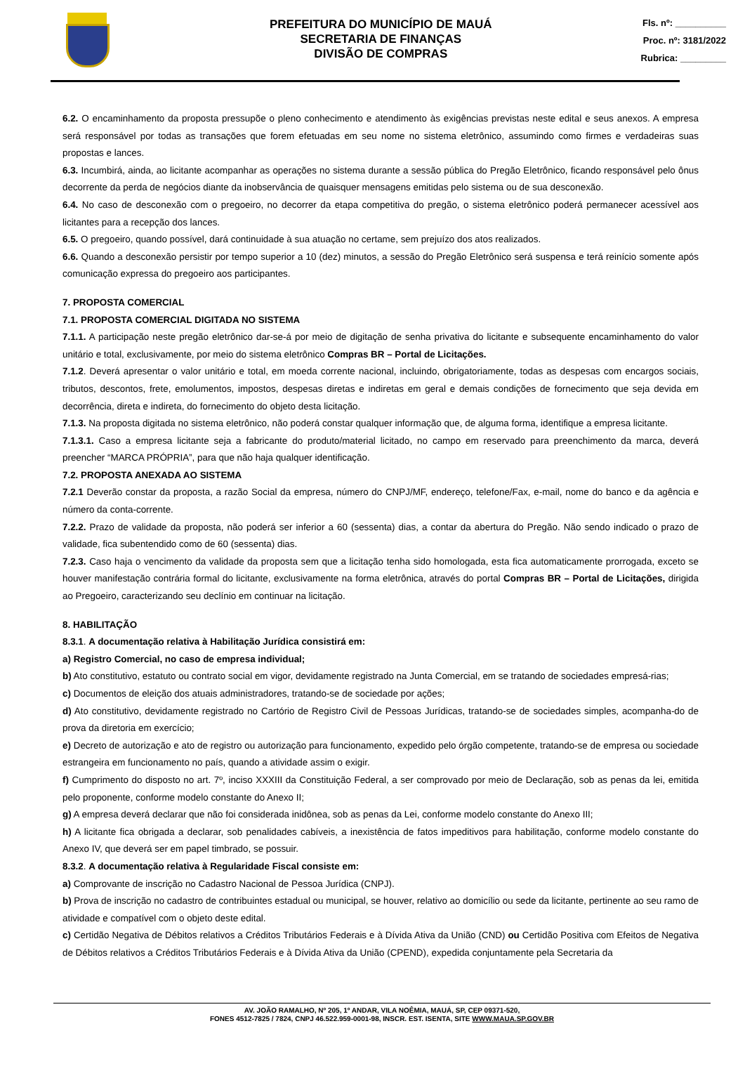PREFEITURA DO MUNICÍPIO DE MAUÁ
SECRETARIA DE FINANÇAS
DIVISÃO DE COMPRAS
Fls. nº: __________
Proc. nº: 3181/2022
Rubrica: _________
6.2. O encaminhamento da proposta pressupõe o pleno conhecimento e atendimento às exigências previstas neste edital e seus anexos. A empresa será responsável por todas as transações que forem efetuadas em seu nome no sistema eletrônico, assumindo como firmes e verdadeiras suas propostas e lances.
6.3. Incumbirá, ainda, ao licitante acompanhar as operações no sistema durante a sessão pública do Pregão Eletrônico, ficando responsável pelo ônus decorrente da perda de negócios diante da inobservância de quaisquer mensagens emitidas pelo sistema ou de sua desconexão.
6.4. No caso de desconexão com o pregoeiro, no decorrer da etapa competitiva do pregão, o sistema eletrônico poderá permanecer acessível aos licitantes para a recepção dos lances.
6.5. O pregoeiro, quando possível, dará continuidade à sua atuação no certame, sem prejuízo dos atos realizados.
6.6. Quando a desconexão persistir por tempo superior a 10 (dez) minutos, a sessão do Pregão Eletrônico será suspensa e terá reinício somente após comunicação expressa do pregoeiro aos participantes.
7. PROPOSTA COMERCIAL
7.1. PROPOSTA COMERCIAL DIGITADA NO SISTEMA
7.1.1. A participação neste pregão eletrônico dar-se-á por meio de digitação de senha privativa do licitante e subsequente encaminhamento do valor unitário e total, exclusivamente, por meio do sistema eletrônico Compras BR – Portal de Licitações.
7.1.2. Deverá apresentar o valor unitário e total, em moeda corrente nacional, incluindo, obrigatoriamente, todas as despesas com encargos sociais, tributos, descontos, frete, emolumentos, impostos, despesas diretas e indiretas em geral e demais condições de fornecimento que seja devida em decorrência, direta e indireta, do fornecimento do objeto desta licitação.
7.1.3. Na proposta digitada no sistema eletrônico, não poderá constar qualquer informação que, de alguma forma, identifique a empresa licitante.
7.1.3.1. Caso a empresa licitante seja a fabricante do produto/material licitado, no campo em reservado para preenchimento da marca, deverá preencher “MARCA PRÓPRIA”, para que não haja qualquer identificação.
7.2. PROPOSTA ANEXADA AO SISTEMA
7.2.1 Deverão constar da proposta, a razão Social da empresa, número do CNPJ/MF, endereço, telefone/Fax, e-mail, nome do banco e da agência e número da conta-corrente.
7.2.2. Prazo de validade da proposta, não poderá ser inferior a 60 (sessenta) dias, a contar da abertura do Pregão. Não sendo indicado o prazo de validade, fica subentendido como de 60 (sessenta) dias.
7.2.3. Caso haja o vencimento da validade da proposta sem que a licitação tenha sido homologada, esta fica automaticamente prorrogada, exceto se houver manifestação contrária formal do licitante, exclusivamente na forma eletrônica, através do portal Compras BR – Portal de Licitações, dirigida ao Pregoeiro, caracterizando seu declínio em continuar na licitação.
8. HABILITAÇÃO
8.3.1. A documentação relativa à Habilitação Jurídica consistirá em:
a) Registro Comercial, no caso de empresa individual;
b) Ato constitutivo, estatuto ou contrato social em vigor, devidamente registrado na Junta Comercial, em se tratando de sociedades empresá-rias;
c) Documentos de eleição dos atuais administradores, tratando-se de sociedade por ações;
d) Ato constitutivo, devidamente registrado no Cartório de Registro Civil de Pessoas Jurídicas, tratando-se de sociedades simples, acompanha-do de prova da diretoria em exercício;
e) Decreto de autorização e ato de registro ou autorização para funcionamento, expedido pelo órgão competente, tratando-se de empresa ou sociedade estrangeira em funcionamento no país, quando a atividade assim o exigir.
f) Cumprimento do disposto no art. 7º, inciso XXXIII da Constituição Federal, a ser comprovado por meio de Declaração, sob as penas da lei, emitida pelo proponente, conforme modelo constante do Anexo II;
g) A empresa deverá declarar que não foi considerada inidônea, sob as penas da Lei, conforme modelo constante do Anexo III;
h) A licitante fica obrigada a declarar, sob penalidades cabíveis, a inexistência de fatos impeditivos para habilitação, conforme modelo constante do Anexo IV, que deverá ser em papel timbrado, se possuir.
8.3.2. A documentação relativa à Regularidade Fiscal consiste em:
a) Comprovante de inscrição no Cadastro Nacional de Pessoa Jurídica (CNPJ).
b) Prova de inscrição no cadastro de contribuintes estadual ou municipal, se houver, relativo ao domicílio ou sede da licitante, pertinente ao seu ramo de atividade e compatível com o objeto deste edital.
c) Certidão Negativa de Débitos relativos a Créditos Tributários Federais e à Dívida Ativa da União (CND) ou Certidão Positiva com Efeitos de Negativa de Débitos relativos a Créditos Tributários Federais e à Dívida Ativa da União (CPEND), expedida conjuntamente pela Secretaria da
AV. JOÃO RAMALHO, Nº 205, 1º ANDAR, VILA NOÊMIA, MAUÁ, SP, CEP 09371-520,
FONES 4512-7825 / 7824, CNPJ 46.522.959-0001-98, INSCR. EST. ISENTA, SITE WWW.MAUA.SP.GOV.BR